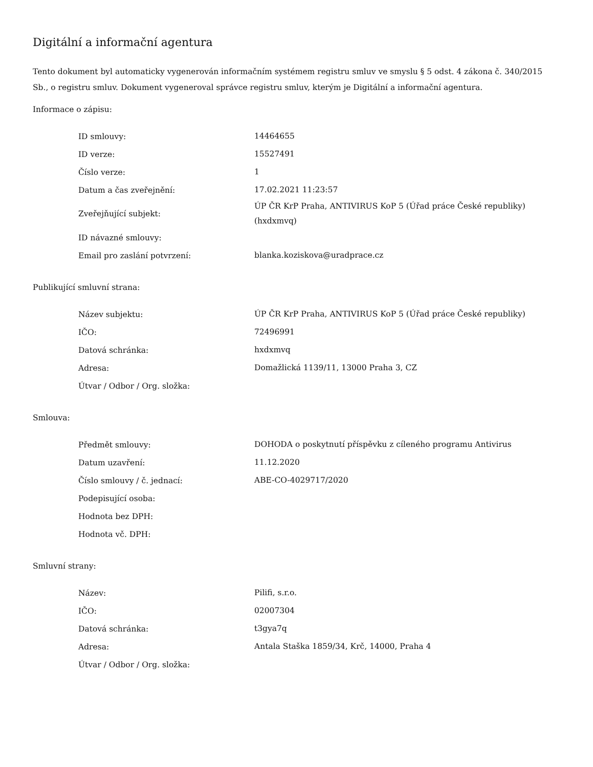Digitální a informační agentura
Tento dokument byl automaticky vygenerován informačním systémem registru smluv ve smyslu § 5 odst. 4 zákona č. 340/2015 Sb., o registru smluv. Dokument vygeneroval správce registru smluv, kterým je Digitální a informační agentura.
Informace o zápisu:
| ID smlouvy: | 14464655 |
| ID verze: | 15527491 |
| Číslo verze: | 1 |
| Datum a čas zveřejnění: | 17.02.2021 11:23:57 |
| Zveřejňující subjekt: | ÚP ČR KrP Praha, ANTIVIRUS KoP 5 (Úřad práce České republiky) (hxdxmvq) |
| ID návazné smlouvy: | |
| Email pro zaslání potvrzení: | blanka.koziskova@uradprace.cz |
Publikující smluvní strana:
| Název subjektu: | ÚP ČR KrP Praha, ANTIVIRUS KoP 5 (Úřad práce České republiky) |
| IČO: | 72496991 |
| Datová schránka: | hxdxmvq |
| Adresa: | Domažlická 1139/11, 13000 Praha 3, CZ |
| Útvar / Odbor / Org. složka: | |
Smlouva:
| Předmět smlouvy: | DOHODA o poskytnutí příspěvku z cíleného programu Antivirus |
| Datum uzavření: | 11.12.2020 |
| Číslo smlouvy / č. jednací: | ABE-CO-4029717/2020 |
| Podepisující osoba: | |
| Hodnota bez DPH: | |
| Hodnota vč. DPH: | |
Smluvní strany:
| Název: | Pilifi, s.r.o. |
| IČO: | 02007304 |
| Datová schránka: | t3gya7q |
| Adresa: | Antala Staška 1859/34, Krč, 14000, Praha 4 |
| Útvar / Odbor / Org. složka: | |